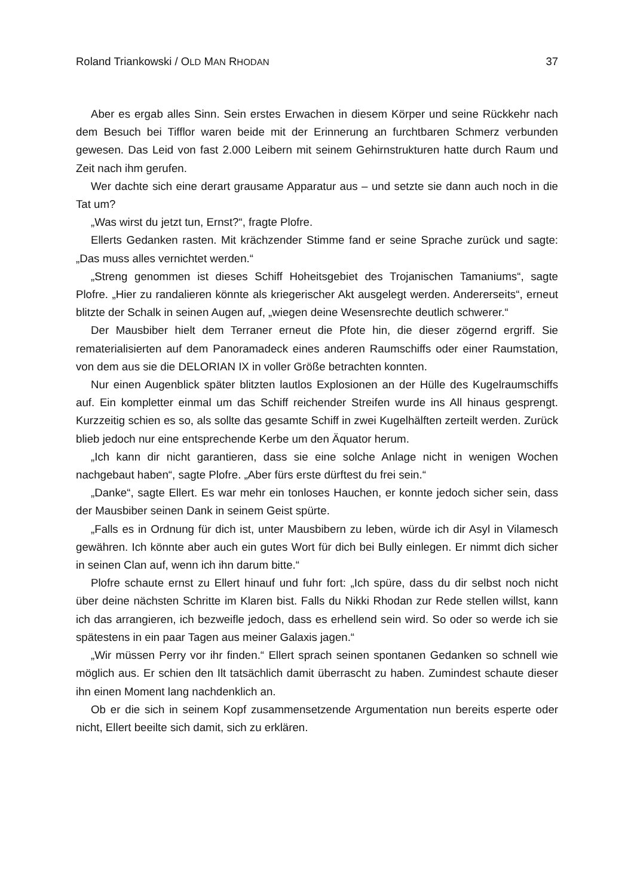Roland Triankowski / OLD MAN RHODAN 37
Aber es ergab alles Sinn. Sein erstes Erwachen in diesem Körper und seine Rück­kehr nach dem Besuch bei Tifflor waren beide mit der Erinnerung an furchtbaren Schmerz verbunden gewesen. Das Leid von fast 2.000 Leibern mit seinem Gehirn­strukturen hatte durch Raum und Zeit nach ihm gerufen.
Wer dachte sich eine derart grausame Apparatur aus – und setzte sie dann auch noch in die Tat um?
„Was wirst du jetzt tun, Ernst?“, fragte Plofre.
Ellerts Gedanken rasten. Mit krächzender Stimme fand er seine Sprache zurück und sagte: „Das muss alles vernichtet werden.“
„Streng genommen ist dieses Schiff Hoheitsgebiet des Trojanischen Tamaniums“, sagte Plofre. „Hier zu randalieren könnte als kriegerischer Akt ausgelegt werden. Andererseits“, erneut blitzte der Schalk in seinen Augen auf, „wiegen deine Wesens­rechte deutlich schwerer.“
Der Mausbiber hielt dem Terraner erneut die Pfote hin, die dieser zögernd ergriff. Sie rematerialisierten auf dem Panoramadeck eines anderen Raumschiffs oder einer Raumstation, von dem aus sie die DELORIAN IX in voller Größe betrachten konnten.
Nur einen Augenblick später blitzten lautlos Explosionen an der Hülle des Kugel­raumschiffs auf. Ein kompletter einmal um das Schiff reichender Streifen wurde ins All hinaus gesprengt. Kurzzeitig schien es so, als sollte das gesamte Schiff in zwei Kugelhälften zerteilt werden. Zurück blieb jedoch nur eine entsprechende Kerbe um den Äquator herum.
„Ich kann dir nicht garantieren, dass sie eine solche Anlage nicht in wenigen Wochen nachgebaut haben“, sagte Plofre. „Aber fürs erste dürftest du frei sein.“
„Danke“, sagte Ellert. Es war mehr ein tonloses Hauchen, er konnte jedoch sicher sein, dass der Mausbiber seinen Dank in seinem Geist spürte.
„Falls es in Ordnung für dich ist, unter Mausbibern zu leben, würde ich dir Asyl in Vilamesch gewähren. Ich könnte aber auch ein gutes Wort für dich bei Bully ein­legen. Er nimmt dich sicher in seinen Clan auf, wenn ich ihn darum bitte.“
Plofre schaute ernst zu Ellert hinauf und fuhr fort: „Ich spüre, dass du dir selbst noch nicht über deine nächsten Schritte im Klaren bist. Falls du Nikki Rhodan zur Rede stellen willst, kann ich das arrangieren, ich bezweifle jedoch, dass es erhellend sein wird. So oder so werde ich sie spätestens in ein paar Tagen aus meiner Galaxis jagen.“
„Wir müssen Perry vor ihr finden.“ Ellert sprach seinen spontanen Gedanken so schnell wie möglich aus. Er schien den Ilt tatsächlich damit überrascht zu haben. Zumindest schaute dieser ihn einen Moment lang nachdenklich an.
Ob er die sich in seinem Kopf zusammensetzende Argumentation nun bereits esperte oder nicht, Ellert beeilte sich damit, sich zu erklären.